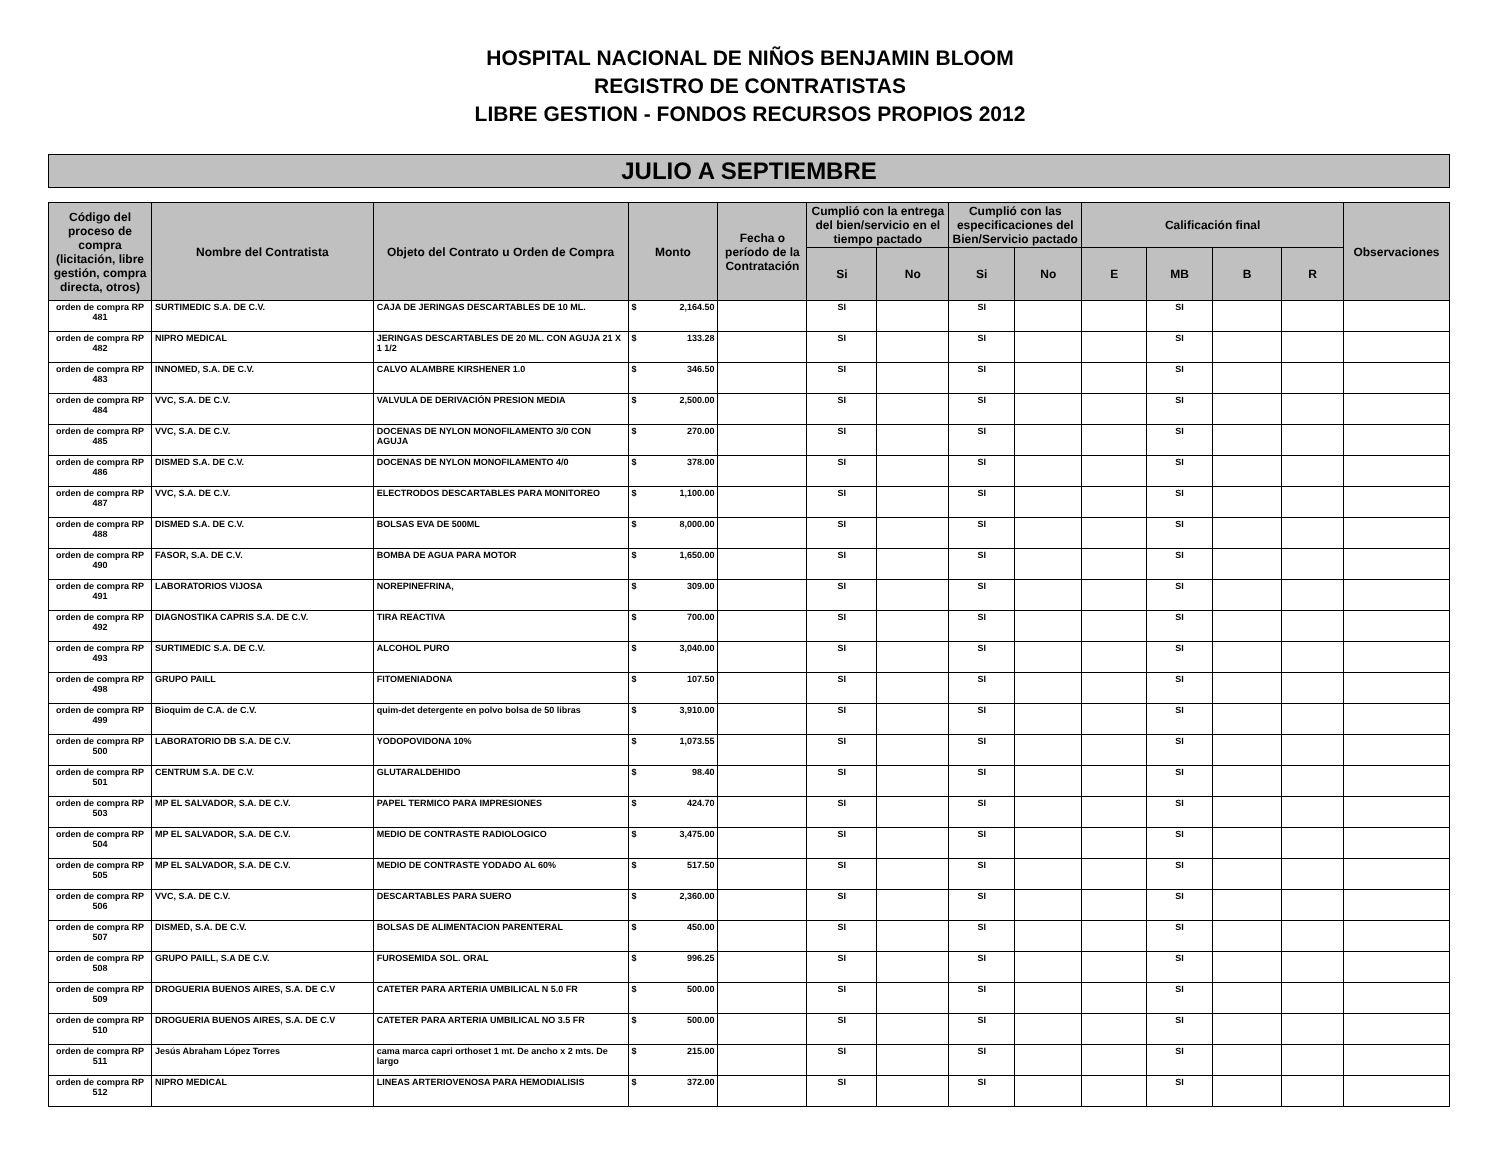HOSPITAL NACIONAL DE NIÑOS BENJAMIN BLOOM
REGISTRO DE CONTRATISTAS
LIBRE GESTION - FONDOS RECURSOS PROPIOS 2012
JULIO A SEPTIEMBRE
| Código del proceso de compra (licitación, libre gestión, compra directa, otros) | Nombre del Contratista | Objeto del Contrato u Orden de Compra | Monto | Fecha o período de la Contratación | Cumplió con la entrega del bien/servicio en el tiempo pactado | | Cumplió con las especificaciones del Bien/Servicio pactado | | Calificación final | | | | Observaciones |
| --- | --- | --- | --- | --- | --- | --- | --- | --- | --- | --- | --- | --- | --- |
| | | | | | Si | No | Si | No | E | MB | B | R | |
| orden de compra RP 481 | SURTIMEDIC S.A. DE C.V. | CAJA DE JERINGAS DESCARTABLES DE 10 ML. | $ 2,164.50 | | SI | | SI | | | SI | | | |
| orden de compra RP 482 | NIPRO MEDICAL | JERINGAS DESCARTABLES DE 20 ML. CON AGUJA 21 X 1 1/2 | $ 133.28 | | SI | | SI | | | SI | | | |
| orden de compra RP 483 | INNOMED, S.A. DE C.V. | CALVO ALAMBRE KIRSHENER 1.0 | $ 346.50 | | SI | | SI | | | SI | | | |
| orden de compra RP 484 | VVC, S.A. DE C.V. | VALVULA DE DERIVACIÓN PRESION MEDIA | $ 2,500.00 | | SI | | SI | | | SI | | | |
| orden de compra RP 485 | VVC, S.A. DE C.V. | DOCENAS DE NYLON MONOFILAMENTO 3/0 CON AGUJA | $ 270.00 | | SI | | SI | | | SI | | | |
| orden de compra RP 486 | DISMED S.A. DE C.V. | DOCENAS DE NYLON MONOFILAMENTO 4/0 | $ 378.00 | | SI | | SI | | | SI | | | |
| orden de compra RP 487 | VVC, S.A. DE C.V. | ELECTRODOS DESCARTABLES PARA MONITOREO | $ 1,100.00 | | SI | | SI | | | SI | | | |
| orden de compra RP 488 | DISMED S.A. DE C.V. | BOLSAS EVA DE 500ML | $ 8,000.00 | | SI | | SI | | | SI | | | |
| orden de compra RP 490 | FASOR, S.A. DE C.V. | BOMBA DE AGUA PARA MOTOR | $ 1,650.00 | | SI | | SI | | | SI | | | |
| orden de compra RP 491 | LABORATORIOS VIJOSA | NOREPINEFRINA, | $ 309.00 | | SI | | SI | | | SI | | | |
| orden de compra RP 492 | DIAGNOSTIKA CAPRIS S.A. DE C.V. | TIRA REACTIVA | $ 700.00 | | SI | | SI | | | SI | | | |
| orden de compra RP 493 | SURTIMEDIC S.A. DE C.V. | ALCOHOL PURO | $ 3,040.00 | | SI | | SI | | | SI | | | |
| orden de compra RP 498 | GRUPO PAILL | FITOMENIADONA | $ 107.50 | | SI | | SI | | | SI | | | |
| orden de compra RP 499 | Bioquim de C.A. de C.V. | quim-det detergente en polvo bolsa de 50 libras | $ 3,910.00 | | SI | | SI | | | SI | | | |
| orden de compra RP 500 | LABORATORIO DB S.A. DE C.V. | YODOPOVIDONA 10% | $ 1,073.55 | | SI | | SI | | | SI | | | |
| orden de compra RP 501 | CENTRUM S.A. DE C.V. | GLUTARALDEHIDO | $ 98.40 | | SI | | SI | | | SI | | | |
| orden de compra RP 503 | MP EL SALVADOR, S.A. DE C.V. | PAPEL TERMICO PARA IMPRESIONES | $ 424.70 | | SI | | SI | | | SI | | | |
| orden de compra RP 504 | MP EL SALVADOR, S.A. DE C.V. | MEDIO DE CONTRASTE RADIOLOGICO | $ 3,475.00 | | SI | | SI | | | SI | | | |
| orden de compra RP 505 | MP EL SALVADOR, S.A. DE C.V. | MEDIO DE CONTRASTE YODADO AL 60% | $ 517.50 | | SI | | SI | | | SI | | | |
| orden de compra RP 506 | VVC, S.A. DE C.V. | DESCARTABLES PARA SUERO | $ 2,360.00 | | SI | | SI | | | SI | | | |
| orden de compra RP 507 | DISMED, S.A. DE C.V. | BOLSAS DE ALIMENTACION PARENTERAL | $ 450.00 | | SI | | SI | | | SI | | | |
| orden de compra RP 508 | GRUPO PAILL, S.A DE C.V. | FUROSEMIDA SOL. ORAL | $ 996.25 | | SI | | SI | | | SI | | | |
| orden de compra RP 509 | DROGUERIA BUENOS AIRES, S.A. DE C.V | CATETER PARA ARTERIA UMBILICAL N 5.0 FR | $ 500.00 | | SI | | SI | | | SI | | | |
| orden de compra RP 510 | DROGUERIA BUENOS AIRES, S.A. DE C.V | CATETER PARA ARTERIA UMBILICAL NO 3.5 FR | $ 500.00 | | SI | | SI | | | SI | | | |
| orden de compra RP 511 | Jesús Abraham López Torres | cama marca capri orthoset 1 mt. De ancho x 2 mts. De largo | $ 215.00 | | SI | | SI | | | SI | | | |
| orden de compra RP 512 | NIPRO MEDICAL | LINEAS ARTERIOVENOSA PARA HEMODIALISIS | $ 372.00 | | SI | | SI | | | SI | | | |